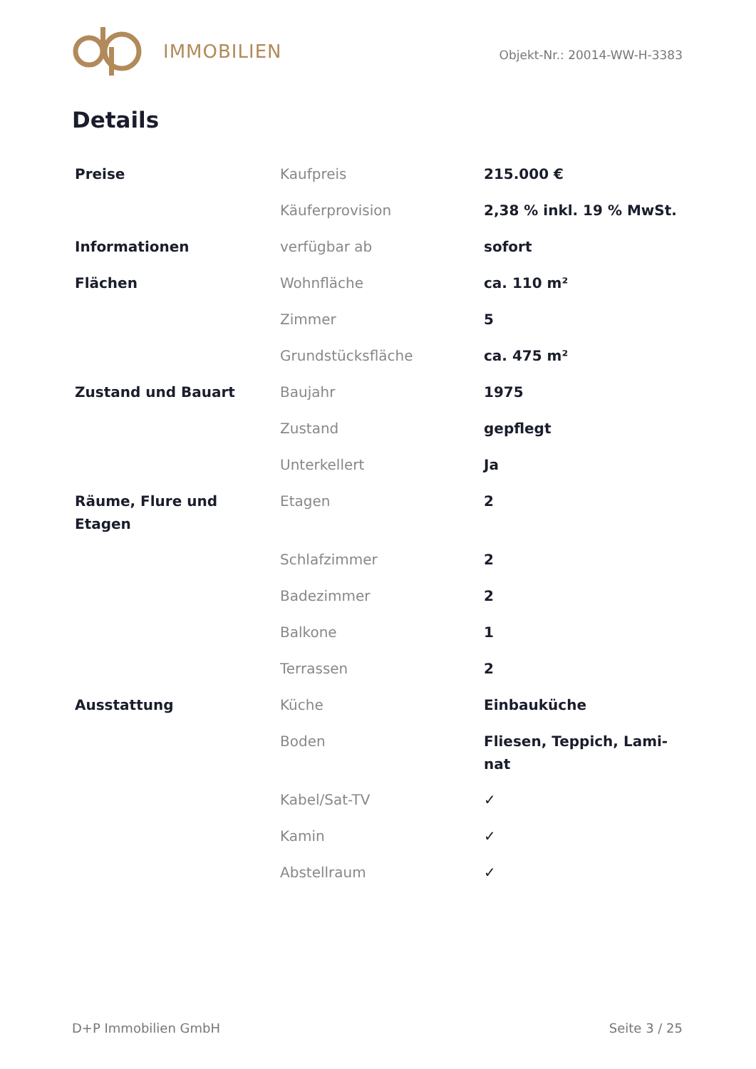IMMOBILIEN
Objekt-Nr.: 20014-WW-H-3383
Details
| Preise | Kaufpreis | 215.000 € |
| | Käuferprovision | 2,38 % inkl. 19 % MwSt. |
| Informationen | verfügbar ab | sofort |
| Flächen | Wohnfläche | ca. 110 m² |
| | Zimmer | 5 |
| | Grundstücksfläche | ca. 475 m² |
| Zustand und Bauart | Baujahr | 1975 |
| | Zustand | gepflegt |
| | Unterkellert | Ja |
| Räume, Flure und Etagen | Etagen | 2 |
| | Schlafzimmer | 2 |
| | Badezimmer | 2 |
| | Balkone | 1 |
| | Terrassen | 2 |
| Ausstattung | Küche | Einbauküche |
| | Boden | Fliesen, Teppich, Lami- nat |
| | Kabel/Sat-TV | ✓ |
| | Kamin | ✓ |
| | Abstellraum | ✓ |
D+P Immobilien GmbH Seite 3 / 25